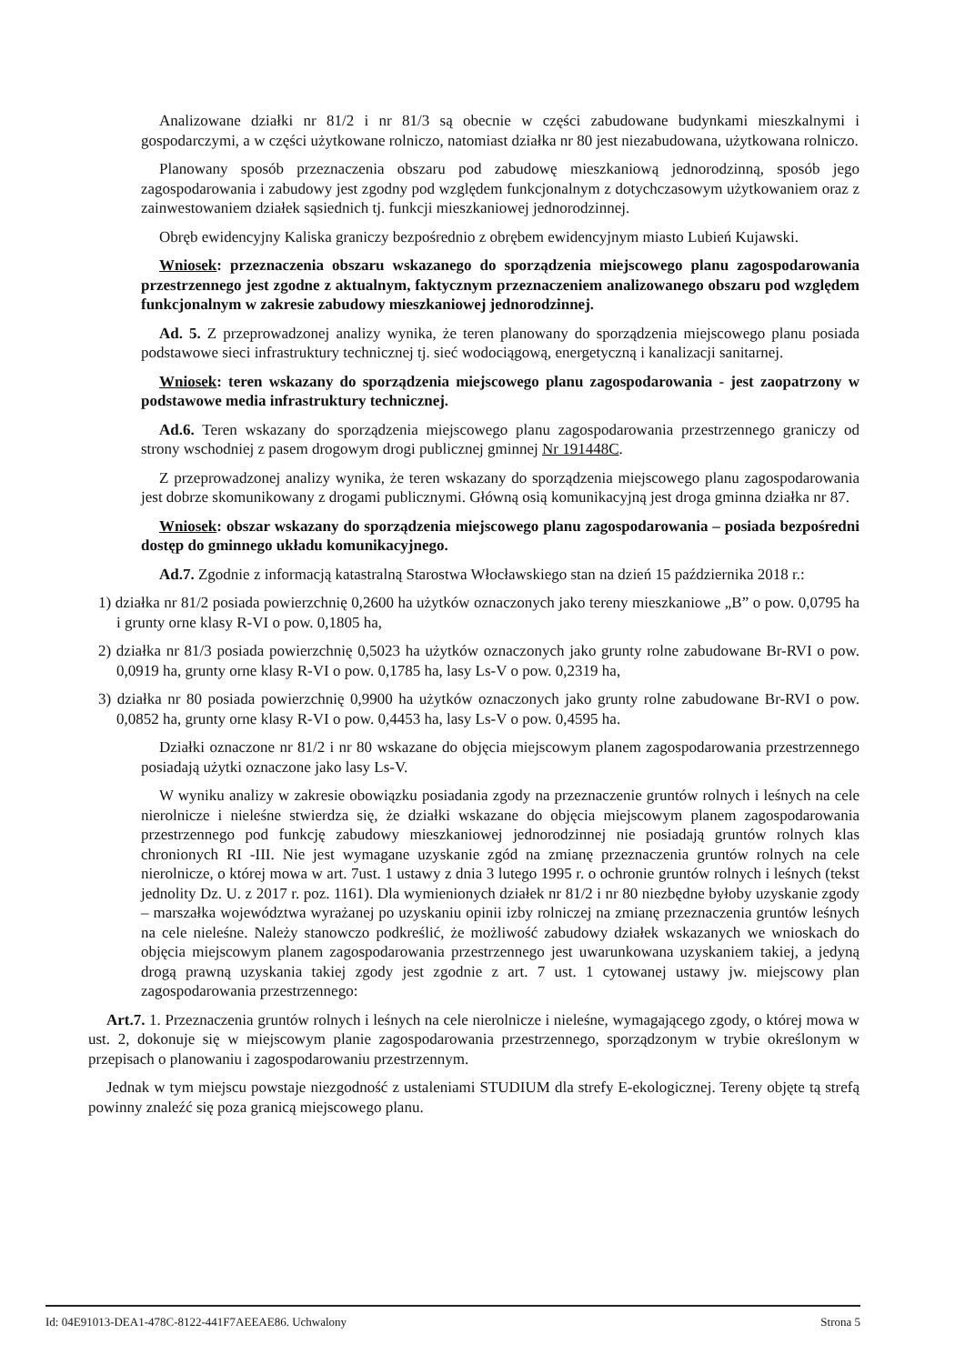Analizowane działki nr 81/2 i nr 81/3 są obecnie w części zabudowane budynkami mieszkalnymi i gospodarczymi, a w części użytkowane rolniczo, natomiast działka nr 80 jest niezabudowana, użytkowana rolniczo.
Planowany sposób przeznaczenia obszaru pod zabudowę mieszkaniową jednorodzinną, sposób jego zagospodarowania i zabudowy jest zgodny pod względem funkcjonalnym z dotychczasowym użytkowaniem oraz z zainwestowaniem działek sąsiednich tj. funkcji mieszkaniowej jednorodzinnej.
Obręb ewidencyjny Kaliska graniczy bezpośrednio z obrębem ewidencyjnym miasto Lubień Kujawski.
Wniosek: przeznaczenia obszaru wskazanego do sporządzenia miejscowego planu zagospodarowania przestrzennego jest zgodne z aktualnym, faktycznym przeznaczeniem analizowanego obszaru pod względem funkcjonalnym w zakresie zabudowy mieszkaniowej jednorodzinnej.
Ad. 5. Z przeprowadzonej analizy wynika, że teren planowany do sporządzenia miejscowego planu posiada podstawowe sieci infrastruktury technicznej tj. sieć wodociągową, energetyczną i kanalizacji sanitarnej.
Wniosek: teren wskazany do sporządzenia miejscowego planu zagospodarowania - jest zaopatrzony w podstawowe media infrastruktury technicznej.
Ad.6. Teren wskazany do sporządzenia miejscowego planu zagospodarowania przestrzennego graniczy od strony wschodniej z pasem drogowym drogi publicznej gminnej Nr 191448C.
Z przeprowadzonej analizy wynika, że teren wskazany do sporządzenia miejscowego planu zagospodarowania jest dobrze skomunikowany z drogami publicznymi. Główną osią komunikacyjną jest droga gminna działka nr 87.
Wniosek: obszar wskazany do sporządzenia miejscowego planu zagospodarowania – posiada bezpośredni dostęp do gminnego układu komunikacyjnego.
Ad.7. Zgodnie z informacją katastralną Starostwa Włocławskiego stan na dzień 15 października 2018 r.:
1) działka nr 81/2 posiada powierzchnię 0,2600 ha użytków oznaczonych jako tereny mieszkaniowe „B” o pow. 0,0795 ha i grunty orne klasy R-VI o pow. 0,1805 ha,
2) działka nr 81/3 posiada powierzchnię 0,5023 ha użytków oznaczonych jako grunty rolne zabudowane Br-RVI o pow. 0,0919 ha, grunty orne klasy R-VI o pow. 0,1785 ha, lasy Ls-V o pow. 0,2319 ha,
3) działka nr 80 posiada powierzchnię 0,9900 ha użytków oznaczonych jako grunty rolne zabudowane Br-RVI o pow. 0,0852 ha, grunty orne klasy R-VI o pow. 0,4453 ha, lasy Ls-V o pow. 0,4595 ha.
Działki oznaczone nr 81/2 i nr 80 wskazane do objęcia miejscowym planem zagospodarowania przestrzennego posiadają użytki oznaczone jako lasy Ls-V.
W wyniku analizy w zakresie obowiązku posiadania zgody na przeznaczenie gruntów rolnych i leśnych na cele nierolnicze i nieleśne stwierdza się, że działki wskazane do objęcia miejscowym planem zagospodarowania przestrzennego pod funkcję zabudowy mieszkaniowej jednorodzinnej nie posiadają gruntów rolnych klas chronionych RI -III. Nie jest wymagane uzyskanie zgód na zmianę przeznaczenia gruntów rolnych na cele nierolnicze, o której mowa w art. 7ust. 1 ustawy z dnia 3 lutego 1995 r. o ochronie gruntów rolnych i leśnych (tekst jednolity Dz. U. z 2017 r. poz. 1161). Dla wymienionych działek nr 81/2 i nr 80 niezbędne byłoby uzyskanie zgody – marszałka województwa wyrażanej po uzyskaniu opinii izby rolniczej na zmianę przeznaczenia gruntów leśnych na cele nieleśne. Należy stanowczo podkreślić, że możliwość zabudowy działek wskazanych we wnioskach do objęcia miejscowym planem zagospodarowania przestrzennego jest uwarunkowana uzyskaniem takiej, a jedyną drogą prawną uzyskania takiej zgody jest zgodnie z art. 7 ust. 1 cytowanej ustawy jw. miejscowy plan zagospodarowania przestrzennego:
Art.7. 1. Przeznaczenia gruntów rolnych i leśnych na cele nierolnicze i nieleśne, wymagającego zgody, o której mowa w ust. 2, dokonuje się w miejscowym planie zagospodarowania przestrzennego, sporządzonym w trybie określonym w przepisach o planowaniu i zagospodarowaniu przestrzennym.
Jednak w tym miejscu powstaje niezgodność z ustaleniami STUDIUM dla strefy E-ekologicznej. Tereny objęte tą strefą powinny znaleźć się poza granicą miejscowego planu.
Id: 04E91013-DEA1-478C-8122-441F7AEEAE86. Uchwalony Strona 5